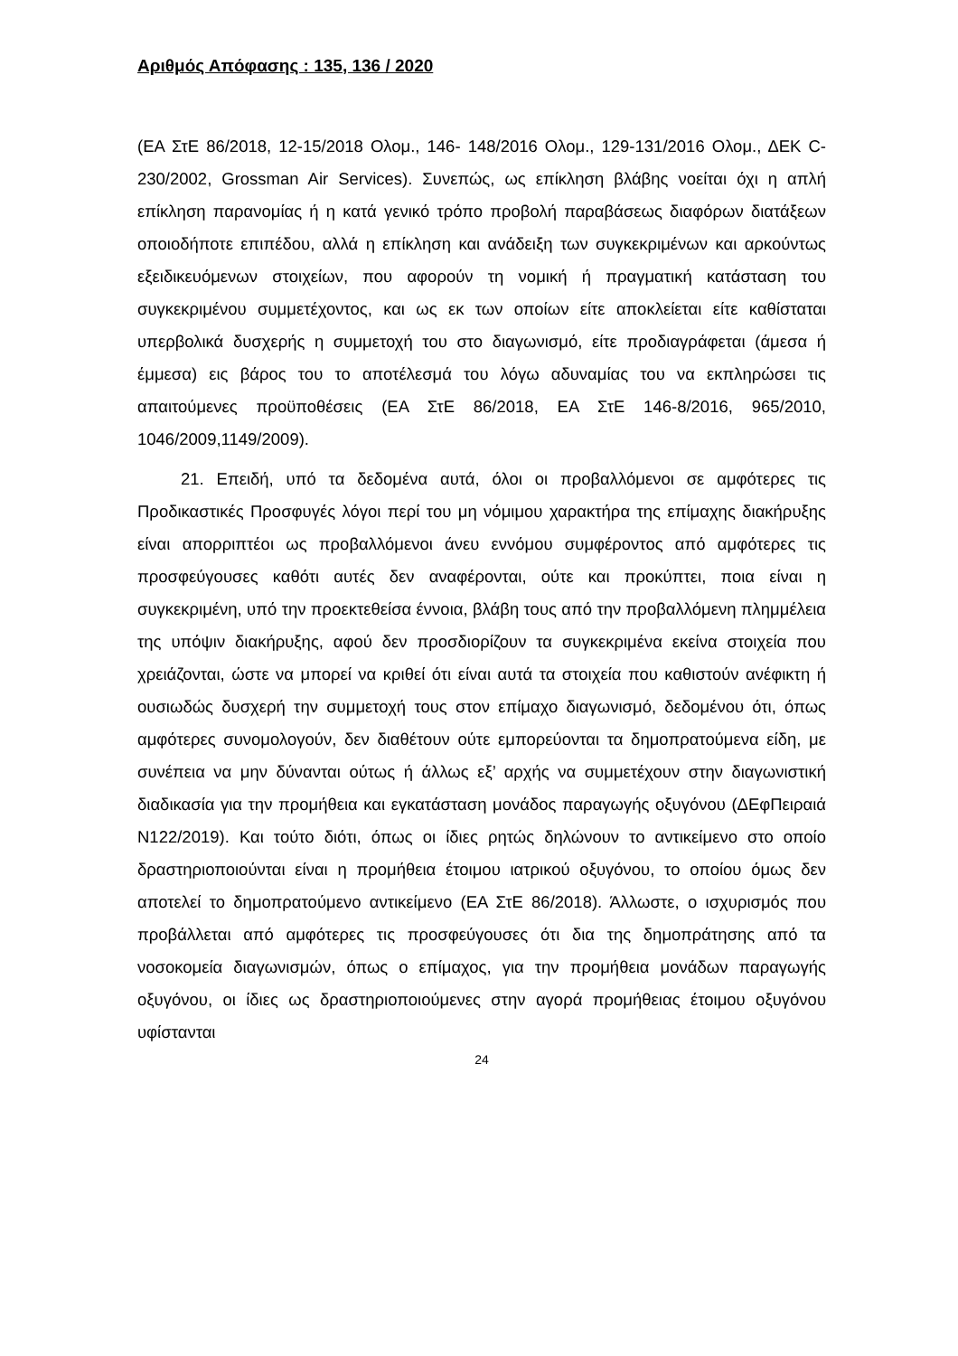Αριθμός Απόφασης : 135, 136 / 2020
(ΕΑ ΣτΕ 86/2018, 12-15/2018 Ολομ., 146- 148/2016 Ολομ., 129-131/2016 Ολομ., ΔΕΚ C-230/2002, Grossman Air Services). Συνεπώς, ως επίκληση βλάβης νοείται όχι η απλή επίκληση παρανομίας ή η κατά γενικό τρόπο προβολή παραβάσεως διαφόρων διατάξεων οποιοδήποτε επιπέδου, αλλά η επίκληση και ανάδειξη των συγκεκριμένων και αρκούντως εξειδικευόμενων στοιχείων, που αφορούν τη νομική ή πραγματική κατάσταση του συγκεκριμένου συμμετέχοντος, και ως εκ των οποίων είτε αποκλείεται είτε καθίσταται υπερβολικά δυσχερής η συμμετοχή του στο διαγωνισμό, είτε προδιαγράφεται (άμεσα ή έμμεσα) εις βάρος του το αποτέλεσμά του λόγω αδυναμίας του να εκπληρώσει τις απαιτούμενες προϋποθέσεις (ΕΑ ΣτΕ 86/2018, ΕΑ ΣτΕ 146-8/2016, 965/2010, 1046/2009,1149/2009).
21. Επειδή, υπό τα δεδομένα αυτά, όλοι οι προβαλλόμενοι σε αμφότερες τις Προδικαστικές Προσφυγές λόγοι περί του μη νόμιμου χαρακτήρα της επίμαχης διακήρυξης είναι απορριπτέοι ως προβαλλόμενοι άνευ εννόμου συμφέροντος από αμφότερες τις προσφεύγουσες καθότι αυτές δεν αναφέρονται, ούτε και προκύπτει, ποια είναι η συγκεκριμένη, υπό την προεκτεθείσα έννοια, βλάβη τους από την προβαλλόμενη πλημμέλεια της υπόψιν διακήρυξης, αφού δεν προσδιορίζουν τα συγκεκριμένα εκείνα στοιχεία που χρειάζονται, ώστε να μπορεί να κριθεί ότι είναι αυτά τα στοιχεία που καθιστούν ανέφικτη ή ουσιωδώς δυσχερή την συμμετοχή τους στον επίμαχο διαγωνισμό, δεδομένου ότι, όπως αμφότερες συνομολογούν, δεν διαθέτουν ούτε εμπορεύονται τα δημοπρατούμενα είδη, με συνέπεια να μην δύνανται ούτως ή άλλως εξ’ αρχής να συμμετέχουν στην διαγωνιστική διαδικασία για την προμήθεια και εγκατάσταση μονάδος παραγωγής οξυγόνου (ΔΕφΠειραιά Ν122/2019). Και τούτο διότι, όπως οι ίδιες ρητώς δηλώνουν το αντικείμενο στο οποίο δραστηριοποιούνται είναι η προμήθεια έτοιμου ιατρικού οξυγόνου, το οποίου όμως δεν αποτελεί το δημοπρατούμενο αντικείμενο (ΕΑ ΣτΕ 86/2018). Άλλωστε, ο ισχυρισμός που προβάλλεται από αμφότερες τις προσφεύγουσες ότι δια της δημοπράτησης από τα νοσοκομεία διαγωνισμών, όπως ο επίμαχος, για την προμήθεια μονάδων παραγωγής οξυγόνου, οι ίδιες ως δραστηριοποιούμενες στην αγορά προμήθειας έτοιμου οξυγόνου υφίστανται
24